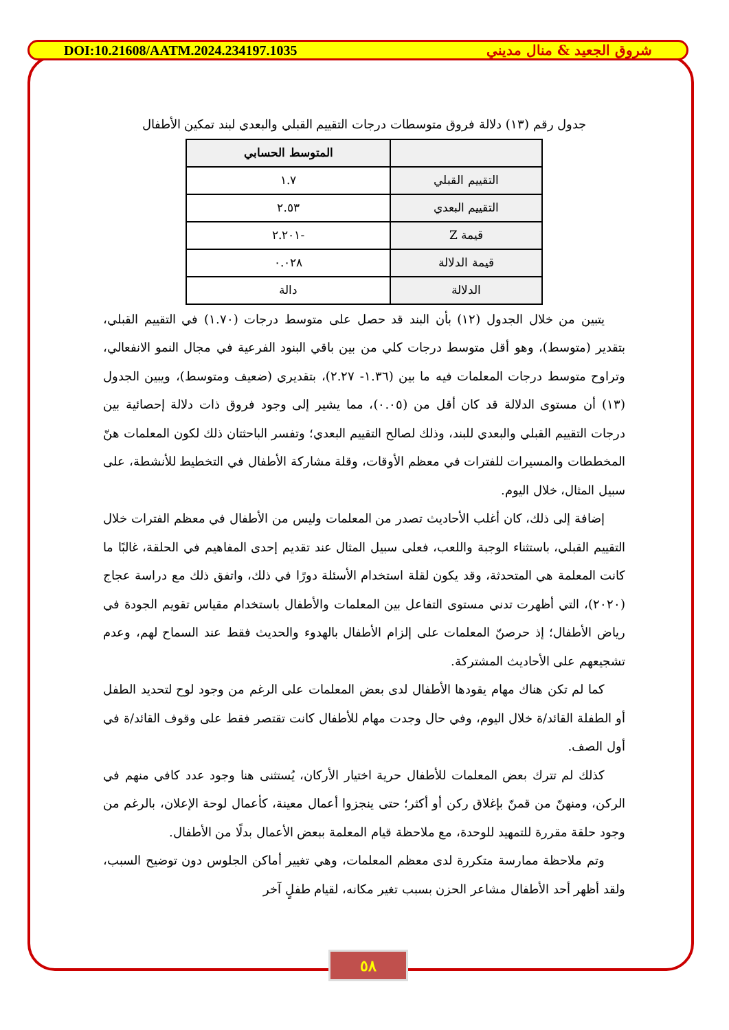DOI:10.21608/AATM.2024.234197.1035 شروق الجعيد & منال مديني
جدول رقم (١٣) دلالة فروق متوسطات درجات التقييم القبلي والبعدي لبند تمكين الأطفال
| | المتوسط الحسابي |
| --- | --- |
| التقييم القبلي | ١.٧ |
| التقييم البعدي | ٢.٥٣ |
| قيمة Z | -٢.٢٠١ |
| قيمة الدلالة | ٠.٠٢٨ |
| الدلالة | دالة |
يتبين من خلال الجدول (١٢) بأن البند قد حصل على متوسط درجات (١.٧٠) في التقييم القبلي، بتقدير (متوسط)، وهو أقل متوسط درجات كلي من بين باقي البنود الفرعية في مجال النمو الانفعالي، وتراوح متوسط درجات المعلمات فيه ما بين (١.٣٦- ٢.٢٧)، بتقديري (ضعيف ومتوسط)، ويبين الجدول (١٣) أن مستوى الدلالة قد كان أقل من (٠.٠٥)، مما يشير إلى وجود فروق ذات دلالة إحصائية بين درجات التقييم القبلي والبعدي للبند، وذلك لصالح التقييم البعدي؛ وتفسر الباحثتان ذلك لكون المعلمات هنّ المخططات والمسيرات للفترات في معظم الأوقات، وقلة مشاركة الأطفال في التخطيط للأنشطة، على سبيل المثال، خلال اليوم.
إضافة إلى ذلك، كان أغلب الأحاديث تصدر من المعلمات وليس من الأطفال في معظم الفترات خلال التقييم القبلي، باستثناء الوجبة واللعب، فعلى سبيل المثال عند تقديم إحدى المفاهيم في الحلقة، غالبًا ما كانت المعلمة هي المتحدثة، وقد يكون لقلة استخدام الأسئلة دورًا في ذلك، واتفق ذلك مع دراسة عجاج (٢٠٢٠)، التي أظهرت تدني مستوى التفاعل بين المعلمات والأطفال باستخدام مقياس تقويم الجودة في رياض الأطفال؛ إذ حرصنّ المعلمات على إلزام الأطفال بالهدوء والحديث فقط عند السماح لهم، وعدم تشجيعهم على الأحاديث المشتركة.
كما لم تكن هناك مهام يقودها الأطفال لدى بعض المعلمات على الرغم من وجود لوح لتحديد الطفل أو الطفلة القائد/ة خلال اليوم، وفي حال وجدت مهام للأطفال كانت تقتصر فقط على وقوف القائد/ة في أول الصف.
كذلك لم تترك بعض المعلمات للأطفال حرية اختيار الأركان، يُستثنى هنا وجود عدد كافي منهم في الركن، ومنهنّ من قمنّ بإغلاق ركن أو أكثر؛ حتى ينجزوا أعمال معينة، كأعمال لوحة الإعلان، بالرغم من وجود حلقة مقررة للتمهيد للوحدة، مع ملاحظة قيام المعلمة ببعض الأعمال بدلًا من الأطفال.
وتم ملاحظة ممارسة متكررة لدى معظم المعلمات، وهي تغيير أماكن الجلوس دون توضيح السبب، ولقد أظهر أحد الأطفال مشاعر الحزن بسبب تغير مكانه، لقيام طفلٍ آخر
٥٨